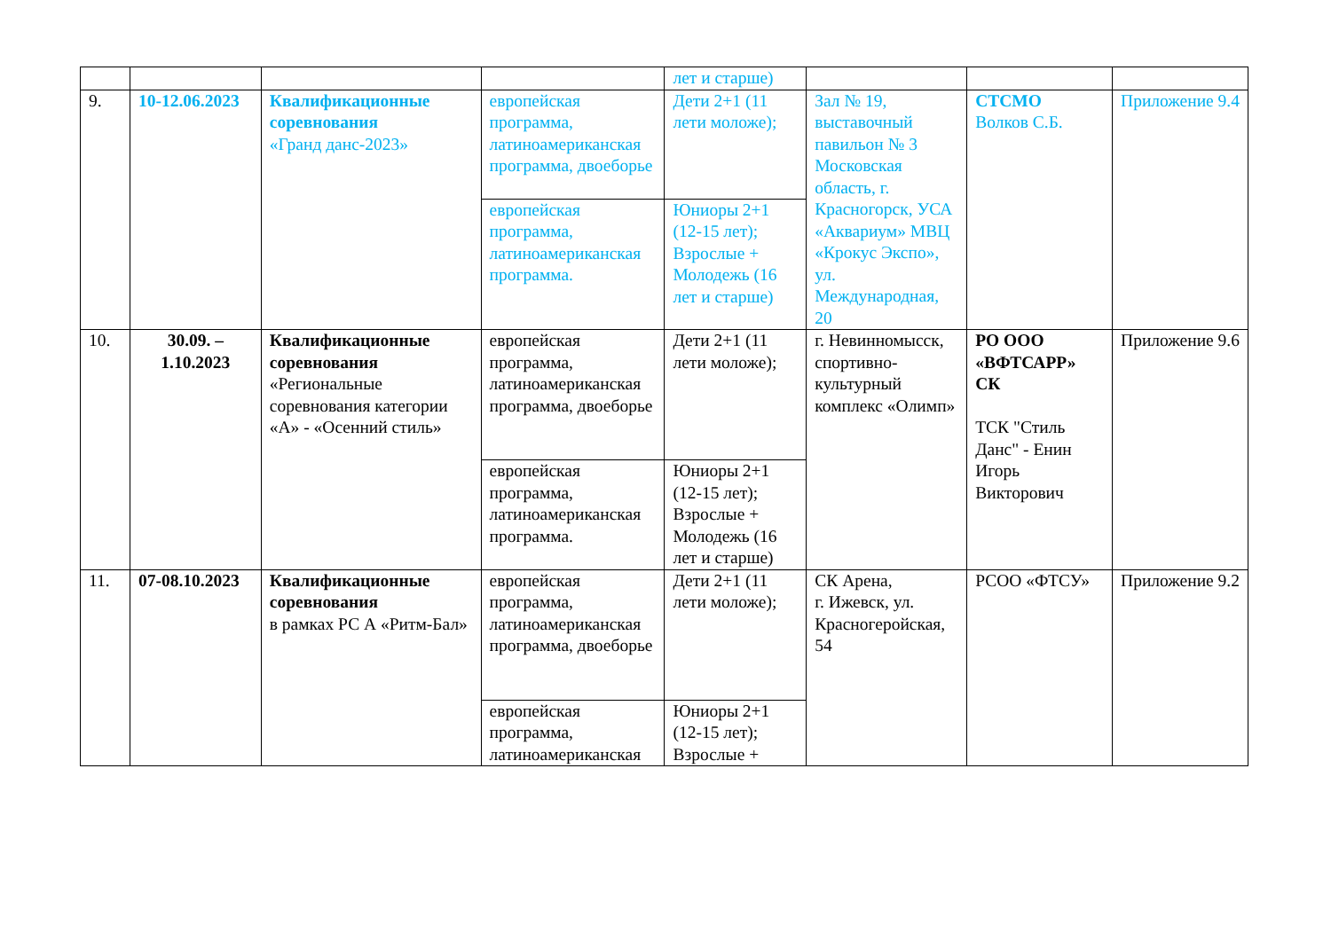| | | | | лет и старше) | | | |
| 9. | 10-12.06.2023 | Квалификационные соревнования «Гранд данс-2023» | европейская программа, латиноамериканская программа, двоеборье | Дети 2+1 (11 лети моложе); | Зал № 19, выставочный павильон № 3 Московская область, г. Красногорск, УСА «Аквариум» МВЦ «Крокус Экспо», ул. Международная, 20 | СТСМО Волков С.Б. | Приложение 9.4 |
| | | | европейская программа, латиноамериканская программа. | Юниоры 2+1 (12-15 лет); Взрослые + Молодежь (16 лет и старше) | | | |
| 10. | 30.09. – 1.10.2023 | Квалификационные соревнования «Региональные соревнования категории «А» - «Осенний стиль» | европейская программа, латиноамериканская программа, двоеборье | Дети 2+1 (11 лети моложе); | г. Невинномысск, спортивно-культурный комплекс «Олимп» | РО ООО «ВФТСАРР» СК ТСК "Стиль Данс" - Енин Игорь Викторович | Приложение 9.6 |
| | | | европейская программа, латиноамериканская программа. | Юниоры 2+1 (12-15 лет); Взрослые + Молодежь (16 лет и старше) | | | |
| 11. | 07-08.10.2023 | Квалификационные соревнования в рамках РС А «Ритм-Бал» | европейская программа, латиноамериканская программа, двоеборье | Дети 2+1 (11 лети моложе); | СК Арена, г. Ижевск, ул. Красногеройская, 54 | РСОО «ФТСУ» | Приложение 9.2 |
| | | | европейская программа, латиноамериканская | Юниоры 2+1 (12-15 лет); Взрослые + | | | |